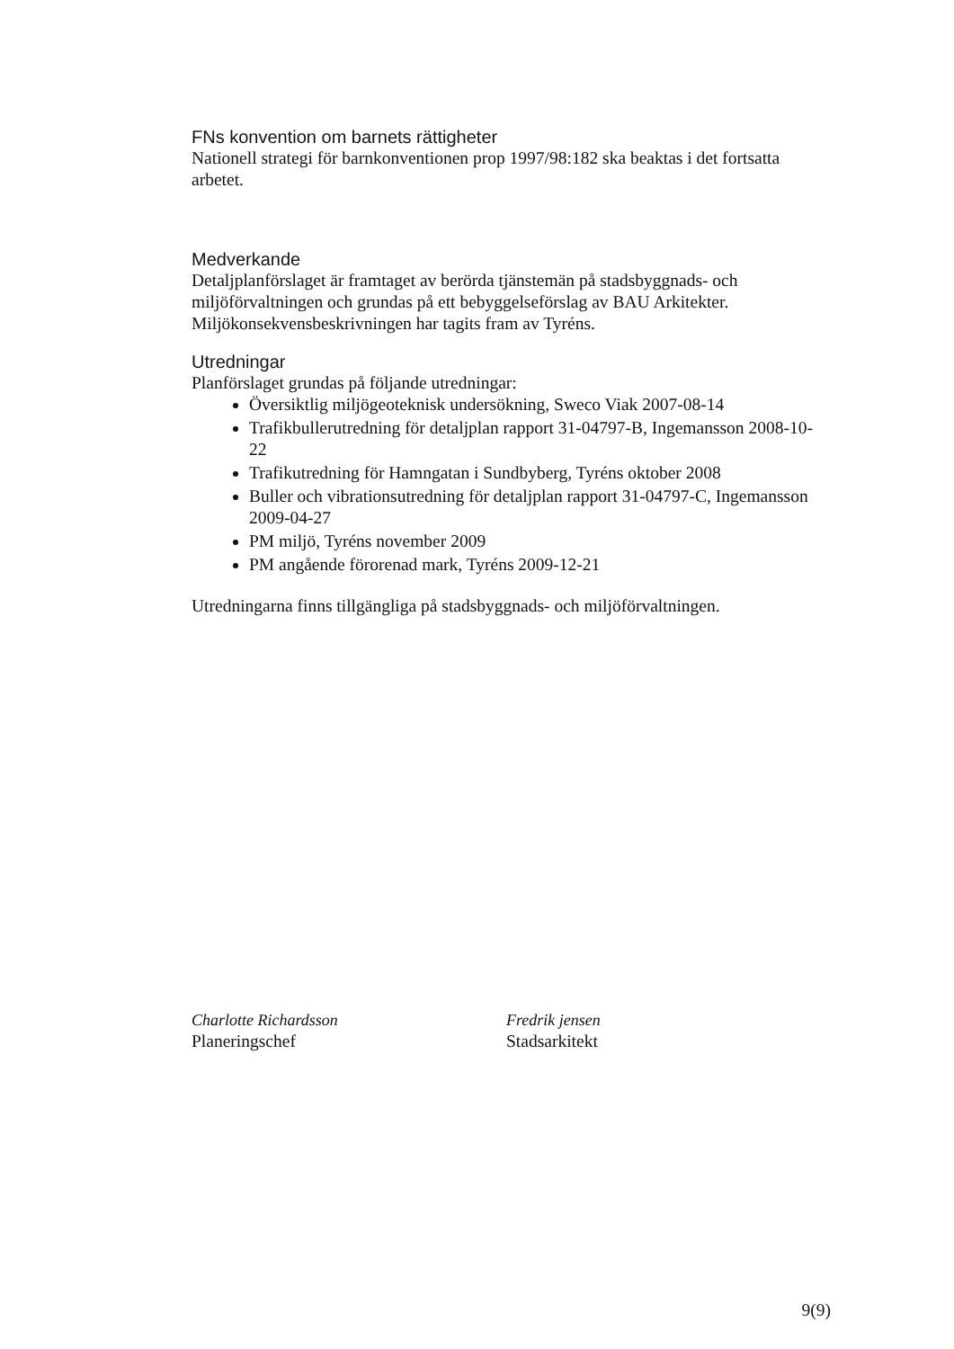FNs konvention om barnets rättigheter
Nationell strategi för barnkonventionen prop 1997/98:182 ska beaktas i det fortsatta arbetet.
Medverkande
Detaljplanförslaget är framtaget av berörda tjänstemän på stadsbyggnads- och miljöförvaltningen och grundas på ett bebyggelseförslag av BAU Arkitekter. Miljökonsekvensbeskrivningen har tagits fram av Tyréns.
Utredningar
Planförslaget grundas på följande utredningar:
Översiktlig miljögeoteknisk undersökning, Sweco Viak 2007-08-14
Trafikbullerutredning för detaljplan rapport 31-04797-B, Ingemansson 2008-10-22
Trafikutredning för Hamngatan i Sundbyberg, Tyréns oktober 2008
Buller och vibrationsutredning för detaljplan rapport 31-04797-C, Ingemansson 2009-04-27
PM miljö, Tyréns november 2009
PM angående förorenad mark, Tyréns 2009-12-21
Utredningarna finns tillgängliga på stadsbyggnads- och miljöförvaltningen.
Charlotte Richardsson
Planeringschef
Fredrik jensen
Stadsarkitekt
9(9)